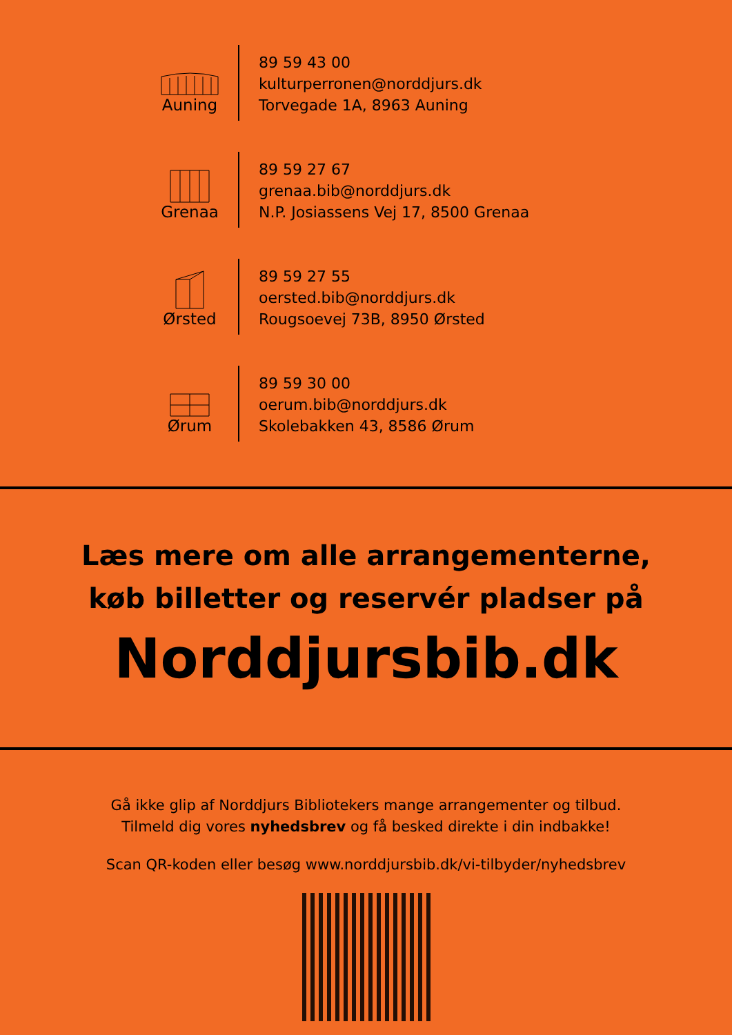Auning
89 59 43 00
kulturperronen@norddjurs.dk
Torvegade 1A, 8963 Auning
Grenaa
89 59 27 67
grenaa.bib@norddjurs.dk
N.P. Josiassens Vej 17, 8500 Grenaa
Ørsted
89 59 27 55
oersted.bib@norddjurs.dk
Rougsoevej 73B, 8950 Ørsted
Ørum
89 59 30 00
oerum.bib@norddjurs.dk
Skolebakken 43, 8586 Ørum
Læs mere om alle arrangementerne,
køb billetter og reservér pladser på
Norddjursbib.dk
Gå ikke glip af Norddjurs Bibliotekers mange arrangementer og tilbud.
Tilmeld dig vores nyhedsbrev og få besked direkte i din indbakke!
Scan QR-koden eller besøg www.norddjursbib.dk/vi-tilbyder/nyhedsbrev